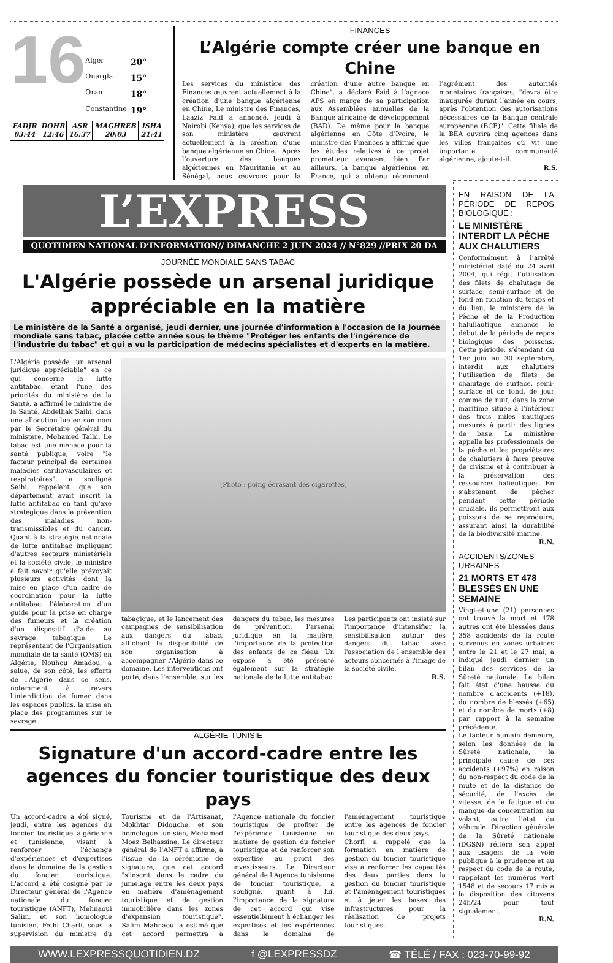16
Alger 20°
Ouargla 15°
Oran 18°
Constantine 19°
| FADJR 03:44 | DOHR 12:46 | ASR 16:37 | MAGHREB 20:03 | ISHA 21:41 |
FINANCES
L’Algérie compte créer une banque en Chine
Les services du ministère des Finances œuvrent actuellement à la création d'une banque algérienne en Chine, Le ministre des Finances, Laaziz Faid a annoncé, jeudi à Nairobi (Kenya), que les services de son ministère œuvrent actuellement à la création d'une banque algérienne en Chine. "Après l’ouverture des banques algériennes en Mauritanie et au Sénégal, nous œuvrons pour la création d’une autre banque en Chine", a déclaré Faid à l’agnece APS en marge de sa participation aux Assemblées annuelles de la Banque africaine de développement (BAD). De même pour la banque algérienne en Côte d’Ivoire, le ministre des Finances a affirmé que les études relatives à ce projet prometteur avancent bien. Par ailleurs, la banque algérienne en France, qui a obtenu récemment l’agrément des autorités monétaires françaises, "devra être inaugurée durant l’année en cours, après l'obtention des autorisations nécessaires de la Banque centrale européenne (BCE)". Cette filiale de la BEA ouvrira cinq agences dans les villes françaises où vit une importante communauté algérienne, ajoute-t-il.
R.S.
L’EXPRESS
QUOTIDIEN NATIONAL D’INFORMATION// DIMANCHE 2 JUIN 2024 // N°829 //PRIX 20 DA
JOURNÉE MONDIALE SANS TABAC
L'Algérie possède un arsenal juridique appréciable en la matière
Le ministère de la Santé a organisé, jeudi dernier, une journée d'information à l'occasion de la Journée mondiale sans tabac, placée cette année sous le thème "Protéger les enfants de l'ingérence de l'industrie du tabac" et qui a vu la participation de médecins spécialistes et d'experts en la matière.
L'Algérie possède "un arsenal juridique appréciable" en ce qui concerne la lutte antitabac, étant l'une des priorités du ministère de la Santé, a affirmé le ministre de la Santé, Abdelhak Saihi, dans une allocution lue en son nom par le Secrétaire général du ministère, Mohamed Talhi. Le tabac est une menace pour la santé publique, voire "le facteur principal de certaines maladies cardiovasculaires et respiratoires", a souligné Saihi, rappelant que son département avait inscrit la lutte antitabac en tant qu'axe stratégique dans la prévention des maladies non-transmissibles et du cancer. Quant à la stratégie nationale de lutte antitabac impliquant d'autres secteurs ministériels et la société civile, le ministre a fait savoir qu'elle prévoyait plusieurs activités dont la mise en place d'un cadre de coordination pour la lutte antitabac, l'élaboration d'un guide pour la prise en charge des fumeurs et la création d'un dispositif d'aide au sevrage tabagique. Le représentant de l'Organisation mondiale de la santé (OMS) en Algérie, Nouhou Amadou, a salué, de son côté, les efforts de l'Algérie dans ce sens, notamment à travers l'interdiction de fumer dans les espaces publics, la mise en place des programmes sur le sevrage
[Photo : poing écrasant des cigarettes]
tabagique, et le lancement des campagnes de sensibilisation aux dangers du tabac, affichant la disponibilité de son organisation à accompagner l'Algérie dans ce domaine. Les interventions ont porté, dans l'ensemble, sur les dangers du tabac, les mesures de prévention, l'arsenal juridique en la matière, l'importance de la protection des enfants de ce fléau. Un exposé a été présenté également sur la stratégie nationale de la lutte antitabac. Les participants ont insisté sur l'importance d'intensifier la sensibilisation autour des dangers du tabac avec l'association de l'ensemble des acteurs concernés à l'image de la société civile.
R.S.
ALGÉRIE-TUNISIE
Signature d'un accord-cadre entre les agences du foncier touristique des deux pays
Un accord-cadre a été signé, jeudi, entre les agences du foncier touristique algérienne et tunisienne, visant à renforcer l'échange d'expériences et d'expertises dans le domaine de la gestion du foncier touristique. L'accord a été cosigné par le Directeur général de l'Agence nationale du foncier touristique (ANFT), Mehnaoui Salim, et son homologue tunisien, Fethi Charfi, sous la supervision du ministre du Tourisme et de l'Artisanat, Mokhtar Didouche, et son homologue tunisien, Mohamed Moez Belhassine. Le directeur général de l'ANFT a affirmé, à l'issue de la cérémonie de signature, que cet accord "s'inscrit dans le cadre du jumelage entre les deux pays en matière d'aménagement touristique et de gestion immobilière dans les zones d'expansion touristique". Salim Mahnaoui a estimé que cet accord permettra à l'Agence nationale du foncier touristique de profiter de l'expérience tunisienne en matière de gestion du foncier touristique et de renforcer son expertise au profit des investisseurs. Le Directeur général de l'Agence tunisienne de foncier touristique, a souligné, quant à lui, l'importance de la signature de cet accord qui vise essentiellement à échanger les expertises et les expériences dans le domaine de l'aménagement touristique entre les agences de foncier touristique des deux pays.
Chorfi a rappelé que la formation en matière de gestion du foncier touristique vise à renforcer les capacités des deux parties dans la gestion du foncier touristique et l'aménagement touristiques et à jeter les bases des infrastructures pour la réalisation de projets touristiques.
EN RAISON DE LA PÉRIODE DE REPOS BIOLOGIQUE :
LE MINISTÈRE INTERDIT LA PÊCHE AUX CHALUTIERS
Conformément à l’arrêté ministériel daté du 24 avril 2004, qui régit l’utilisation des filets de chalutage de surface, semi-surface et de fond en fonction du temps et du lieu, le ministère de la Pêche et de la Production halullautique annonce le début de la période de repos biologique des poissons. Cette période, s’étendant du 1er juin au 30 septembre, interdit aux chalutiers l’utilisation de filets de chalutage de surface, semi-surface et de fond, de jour comme de nuit, dans la zone maritime située à l’intérieur des trois miles nautiques mesurés à partir des lignes de base. Le ministère appelle les professionnels de la pêche et les propriétaires de chalutiers à faire preuve de civisme et à contribuer à la préservation des ressources halieutiques. En s’abstenant de pêcher pendant cette période cruciale, ils permettront aux poissons de se reproduire, assurant ainsi la durabilité de la biodiversité marine.
R.N.
ACCIDENTS/ZONES URBAINES
21 MORTS ET 478 BLESSÉS EN UNE SEMAINE
Vingt-et-une (21) personnes ont trouvé la mort et 478 autres ont été blessées dans 358 accidents de la route survenus en zones urbaines entre le 21 et le 27 mai, a indiqué jeudi dernier un bilan des services de la Sûreté nationale. Le bilan fait état d'une hausse du nombre d'accidents (+18), du nombre de blessés (+65) et du nombre de morts (+8) par rapport à la semaine précédente.
Le facteur humain demeure, selon les données de la Sûreté nationale, la principale cause de ces accidents (+97%) en raison du non-respect du code de la route et de la distance de sécurité, de l'excès de vitesse, de la fatigue et du manque de concentration au volant, outre l'état du véhicule. Direction générale de la Sûreté nationale (DGSN) réitère son appel aux usagers de la voie publique à la prudence et au respect du code de la route, rappelant les numéros vert 1548 et de secours 17 mis à la disposition des citoyens 24h/24 pour tout signalement.
R.N.
WWW.LEXPRESSQUOTIDIEN.DZ f @LEXPRESSDZ ☎ TÉLÉ / FAX : 023-70-99-92